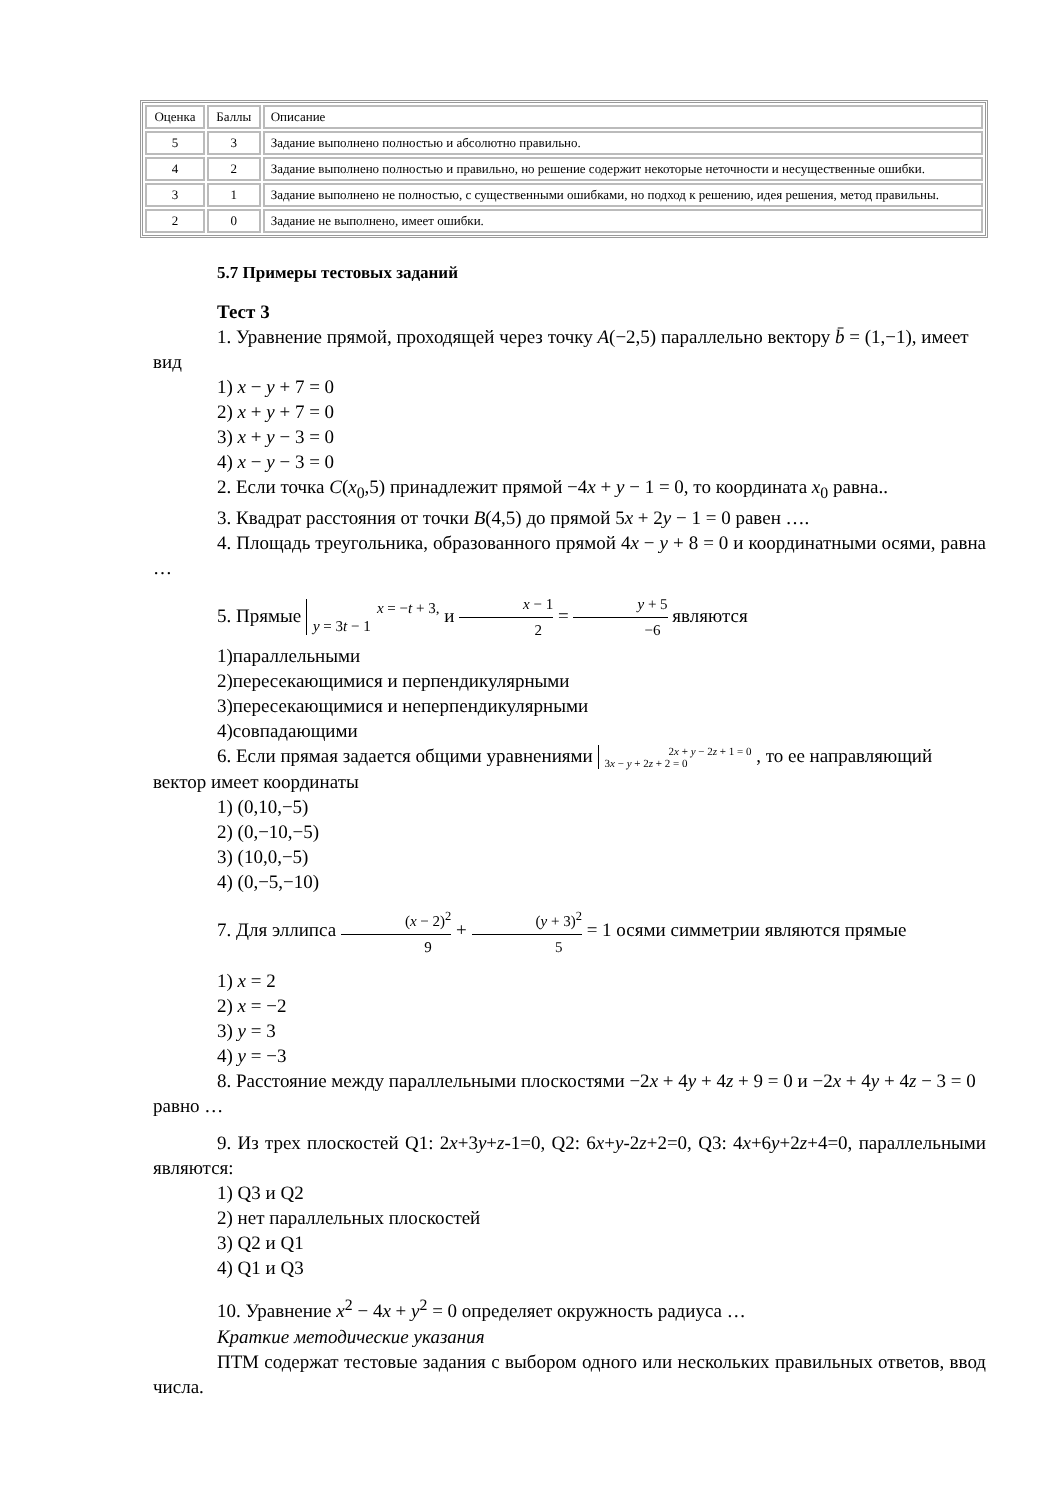| Оценка | Баллы | Описание |
| 5 | 3 | Задание выполнено полностью и абсолютно правильно. |
| 4 | 2 | Задание выполнено полностью и правильно, но решение содержит некоторые неточности и несущественные ошибки. |
| 3 | 1 | Задание выполнено не полностью, с существенными ошибками, но подход к решению, идея решения, метод правильны. |
| 2 | 0 | Задание не выполнено, имеет ошибки. |
5.7 Примеры тестовых заданий
Тест 3
1. Уравнение прямой, проходящей через точку A(−2,5) параллельно вектору b̄ = (1,−1), имеет вид
1) x − y + 7 = 0
2) x + y + 7 = 0
3) x + y − 3 = 0
4) x − y − 3 = 0
2. Если точка C(x<sub>0</sub>,5) принадлежит прямой −4x + y − 1 = 0, то координата x<sub>0</sub> равна..
3. Квадрат расстояния от точки B(4,5) до прямой 5x + 2y − 1 = 0 равен ….
4. Площадь треугольника, образованного прямой 4x − y + 8 = 0 и координатными осями, равна …
5. Прямые x = −t + 3,
y = 3t − 1 и x − 1 2 = y + 5 −6 являются
1)параллельными
2)пересекающимися и перпендикулярными
3)пересекающимися и неперпендикулярными
4)совпадающими
6. Если прямая задается общими уравнениями 2x + y − 2z + 1 = 0
3x − y + 2z + 2 = 0 , то ее направляющий вектор имеет координаты
1) (0,10,−5)
2) (0,−10,−5)
3) (10,0,−5)
4) (0,−5,−10)
7. Для эллипса (x − 2)<sup>2</sup> 9 + (y + 3)<sup>2</sup> 5 = 1 осями симметрии являются прямые
1) x = 2
2) x = −2
3) y = 3
4) y = −3
8. Расстояние между параллельными плоскостями −2x + 4y + 4z + 9 = 0 и −2x + 4y + 4z − 3 = 0 равно …
9. Из трех плоскостей Q1: 2x+3y+z-1=0, Q2: 6x+y-2z+2=0, Q3: 4x+6y+2z+4=0, параллельными являются:
1) Q3 и Q2
2) нет параллельных плоскостей
3) Q2 и Q1
4) Q1 и Q3
10. Уравнение x<sup>2</sup> − 4x + y<sup>2</sup> = 0 определяет окружность радиуса …
Краткие методические указания
ПТМ содержат тестовые задания с выбором одного или нескольких правильных ответов, ввод числа.